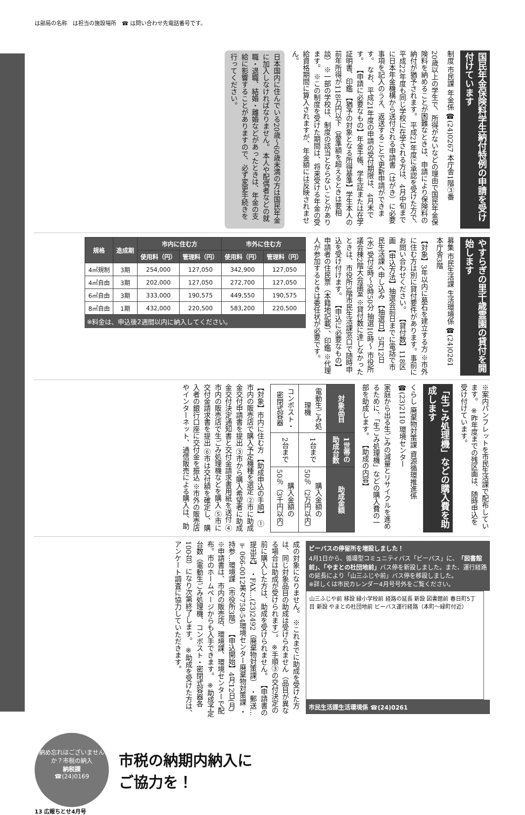は部局の名称　は担当の施設場所　☎ は問い合わせ先電話番号です。
国民年金保険料学生納付特例の申請を受け付けています
制度 市民課 年金係 ☎(24)0267 本庁舎1階③番
20歳以上の学生で、所得がないなどの理由で国民年金保険料を納めることが困難なときは、申請により保険料の納付が猶予されます。 平成21年度に承認を受けた方で、平成22年度も同じ学校に在学される方は、4月中旬までに日本年金機構から送付される申請書（はがき）に必要事項を記入のうえ、返送することで更新申請ができます。 なお、平成21年度の申請の受付期限は、4月末です。 【申請に必要なもの】年金手帳、学生証または在学証明書、印鑑 【猶予の対象となる所得基準】学生本人の前年所得が118万円以下（基準額を超えるときは要相談） ※一部の学校は、制度の該当とならないことがあります。 ※この制度を受けた期間は、将来受ける年金の受給資格期間に算入されますが、年金額には反映されません。
日本国内に住んでいる20歳～60歳未満の方は国民年金に加入しなければなりません。 本人や配偶者などの就職・退職、結婚・離婚などがあったときは、年金の支給に影響することがありますので、必ず変更手続きを行ってください。
やすらぎの里千歳霊園の貸付を開始します
募集 市民生活課 生活環境係 ☎(24)0261 本庁舎3階
【対象】3年以内に墓石を建立する方 ※市外に住む方は別に貸付要件があります。事前にお問い合わせください。 【貸付数】118区画 【申込方法】抽選会前日までに電話で市民生活課へ申し込み 【抽選日】5月12日(水) 受付9時～9時50分 抽選10時～ 市役所議会棟2階大会議室 ※貸付数に達しなかったときは、市役所3階市民生活課窓口で随時申込を受け付けます。 【申込に必要なもの】申請者の住民票（本籍地記載）、印鑑 ※代理人が参加するときは委任状が必要です。
| 規格 | 造成期 | 市内に住む方 | | 市外に住む方 | |
| --- | --- | --- | --- | --- | --- |
| | | 使用料（円） | 管理料（円） | 使用料（円） | 管理料（円） |
| 4㎡規制 | 3期 | 254,000 | 127,050 | 342,900 | 127,050 |
| 4㎡自由 | 3期 | 202,000 | 127,050 | 272,700 | 127,050 |
| 6㎡自由 | 3期 | 333,000 | 190,575 | 449,550 | 190,575 |
| 8㎡自由 | 1期 | 432,000 | 220,500 | 583,200 | 220,500 |
※料金は、申込後2週間以内に納入してください。
※案内パンフレットを市民生活課で配布しています。 ※昨年度までの残区画は、随時申込を受け付けています。
「生ごみ処理機」などの購入費を助成します
くらし 廃棄物対策課 資源循環推進係 ☎(23)2110 環境センター
家庭から出る生ごみの減量とリサイクルを進めるために、「生ごみ処理機」などの購入費の一部を助成します。 【助成の内容】
| 対象品目 | 1世帯の助成台数 | 助成金額 |
| --- | --- | --- |
| 電動生ごみ処理機 | 1台まで | 購入金額の50％（2万円以内） |
| コンポスト・密閉式容器 | 2台まで | 購入金額の50％（3千円以内） |
【対象】市内に住む方 【助成申込の手順】 ①市内の販売店で購入予定機種を選定 ②市に助成金交付申請書を提出 ③市から購入希望者に助成金交付決定通知書と交付金請求書用紙を送付 ④市内の販売店で生ごみ処理機などを購入 ⑤市に交付金請求書を提出 ⑥市は交付額を確定し、購入者の銀行口座に交付金を振込 ※市外の販売店やインターネット、通信販売による購入は、助
ビーバスの停留所を増設しました！
4月1日から、循環型コミュニティバス「ビーバス」に、「図書館前」、「やまとの杜団地前」バス停を新設しました。また、運行経路の延長により「山三ふじや前」バス停を移設しました。
※詳しくは市民カレンダー4月号号外をご覧ください。
山三ふじや前 移設 緑小学校前 経路の延長 新設 図書館前 春日町5丁目 新設 やまとの杜団地前 ビーバス運行経路（本町～緑町付近）
市民生活課生活環境係 ☎(24)0261
成の対象になりません。 ※これまでに助成を受けた方は、同じ対象品目の助成は受けられません（品目が異なる場合は助成が受けられます）。 ※手順③の交付決定の前に購入した方は、助成を受けられません。 【申請書の提出先】 ・FAX…(23)2492（廃棄物対策課） ・郵送…〒066-0012美々758-54環境センター廃棄物対策課 ・持参…環境課（市役所3階） 【申込開始】4月12日(月) ※申請書は、市内の販売店、環境課、環境センターで配布。市のホームページからも入手できます。 ※助成予定台数（電動生ごみ処理機、コンポスト・密閉式容器各100台）になり次第終了します。 ※助成を受けた方は、アンケート調査に協力していただきます。
納め忘れはございませんか？市税の納入
納税課
☎(24)0169
市税の納期内納入に
ご協力を！
13 広報ちとせ4月号